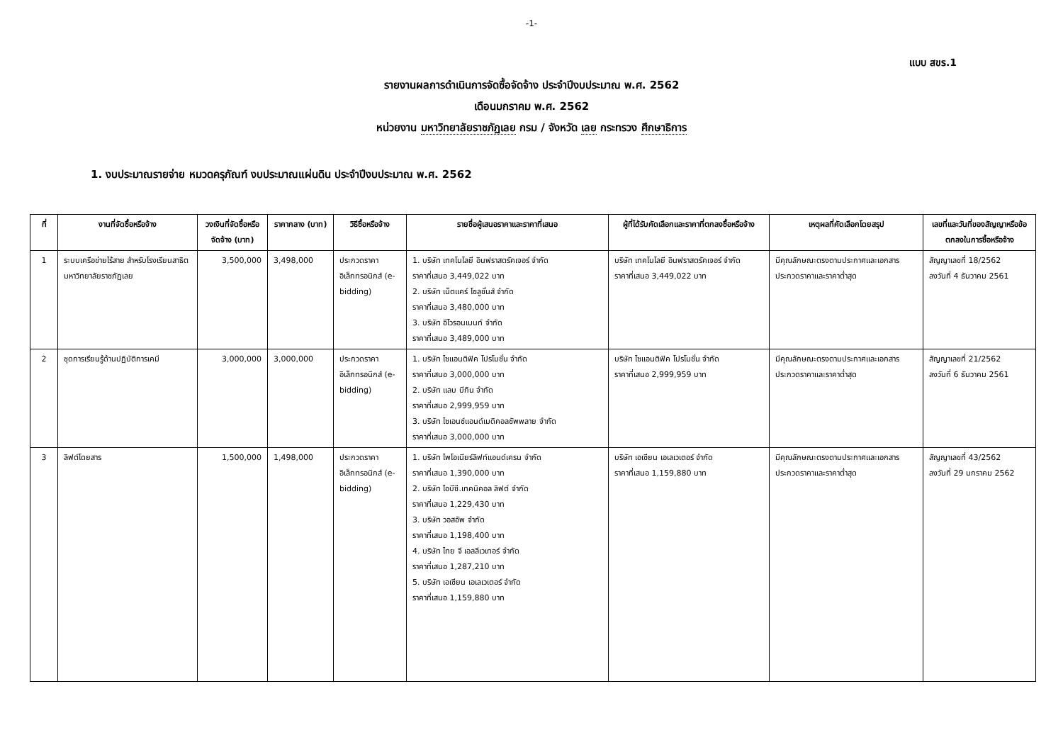-1-
แบบ สขร.1
รายงานผลการดำเนินการจัดซื้อจัดจ้าง ประจำปีงบประมาณ พ.ศ. 2562
เดือนมกราคม พ.ศ. 2562
หน่วยงาน มหาวิทยาลัยราชภัฏเลย กรม / จังหวัด เลย กระทรวง ศึกษาธิการ
1. งบประมาณรายจ่าย หมวดครุภัณฑ์ งบประมาณแผ่นดิน ประจำปีงบประมาณ พ.ศ. 2562
| ที่ | งานที่จัดซื้อหรือจ้าง | วงเงินที่จัดซื้อหรือจัดจ้าง (บาท) | ราคากลาง (บาท) | วิธีซื้อหรือจ้าง | รายชื่อผู้เสนอราคาและราคาที่เสนอ | ผู้ที่ได้รับคัดเลือกและราคาที่ตกลงซื้อหรือจ้าง | เหตุผลที่คัดเลือกโดยสรุป | เลขที่และวันที่ของสัญญาหรือข้อตกลงในการซื้อหรือจ้าง |
| --- | --- | --- | --- | --- | --- | --- | --- | --- |
| 1 | ระบบเครือข่ายไร้สาย สำหรับโรงเรียนสาธิต มหาวิทยาลัยราชภัฏเลย | 3,500,000 | 3,498,000 | ประกวดราคาอิเล็กทรอนิกส์ (e-bidding) | 1. บริษัท เทคโนโลยี อินฟราสตรัคเจอร์ จำกัด ราคาที่เสนอ 3,449,022 บาท 2. บริษัท เน็ตแคร์ โซลูชั่นส์ จำกัด ราคาที่เสนอ 3,480,000 บาท 3. บริษัท อีโวรอนเมนท์ จำกัด ราคาที่เสนอ 3,489,000 บาท | บริษัท เทคโนโลยี อินฟราสตรัคเจอร์ จำกัด ราคาที่เสนอ 3,449,022 บาท | มีคุณลักษณะตรงตามประกาศและเอกสารประกวดราคาและราคาต่ำสุด | สัญญาเลขที่ 18/2562 ลงวันที่ 4 ธันวาคม 2561 |
| 2 | ชุดการเรียนรู้ด้านปฏิบัติการเคมี | 3,000,000 | 3,000,000 | ประกวดราคาอิเล็กทรอนิกส์ (e-bidding) | 1. บริษัท ไซแอนติฟิค โปรโมชั่น จำกัด ราคาที่เสนอ 3,000,000 บาท 2. บริษัท แลบ บีกิน จำกัด ราคาที่เสนอ 2,999,959 บาท 3. บริษัท ไซเอนซ์แอนด์เมดิคอลซัพพลาย จำกัด ราคาที่เสนอ 3,000,000 บาท | บริษัท ไซแอนติฟิค โปรโมชั่น จำกัด ราคาที่เสนอ 2,999,959 บาท | มีคุณลักษณะตรงตามประกาศและเอกสารประกวดราคาและราคาต่ำสุด | สัญญาเลขที่ 21/2562 ลงวันที่ 6 ธันวาคม 2561 |
| 3 | ลิฟต์โดยสาร | 1,500,000 | 1,498,000 | ประกวดราคาอิเล็กทรอนิกส์ (e-bidding) | 1. บริษัท ไพโอเนียร์ลิฟท์แอนด์เครน จำกัด ราคาที่เสนอ 1,390,000 บาท 2. บริษัท ไอบีซี.เทคนิคอล ลิฟต์ จำกัด ราคาที่เสนอ 1,229,430 บาท 3. บริษัท วอสอัพ จำกัด ราคาที่เสนอ 1,198,400 บาท 4. บริษัท ไทย จี เอลลีเวเทอร์ จำกัด ราคาที่เสนอ 1,287,210 บาท 5. บริษัท เอเซียน เอเลเวเตอร์ จำกัด ราคาที่เสนอ 1,159,880 บาท | บริษัท เอเซียน เอเลเวเตอร์ จำกัด ราคาที่เสนอ 1,159,880 บาท | มีคุณลักษณะตรงตามประกาศและเอกสารประกวดราคาและราคาต่ำสุด | สัญญาเลขที่ 43/2562 ลงวันที่ 29 มกราคม 2562 |